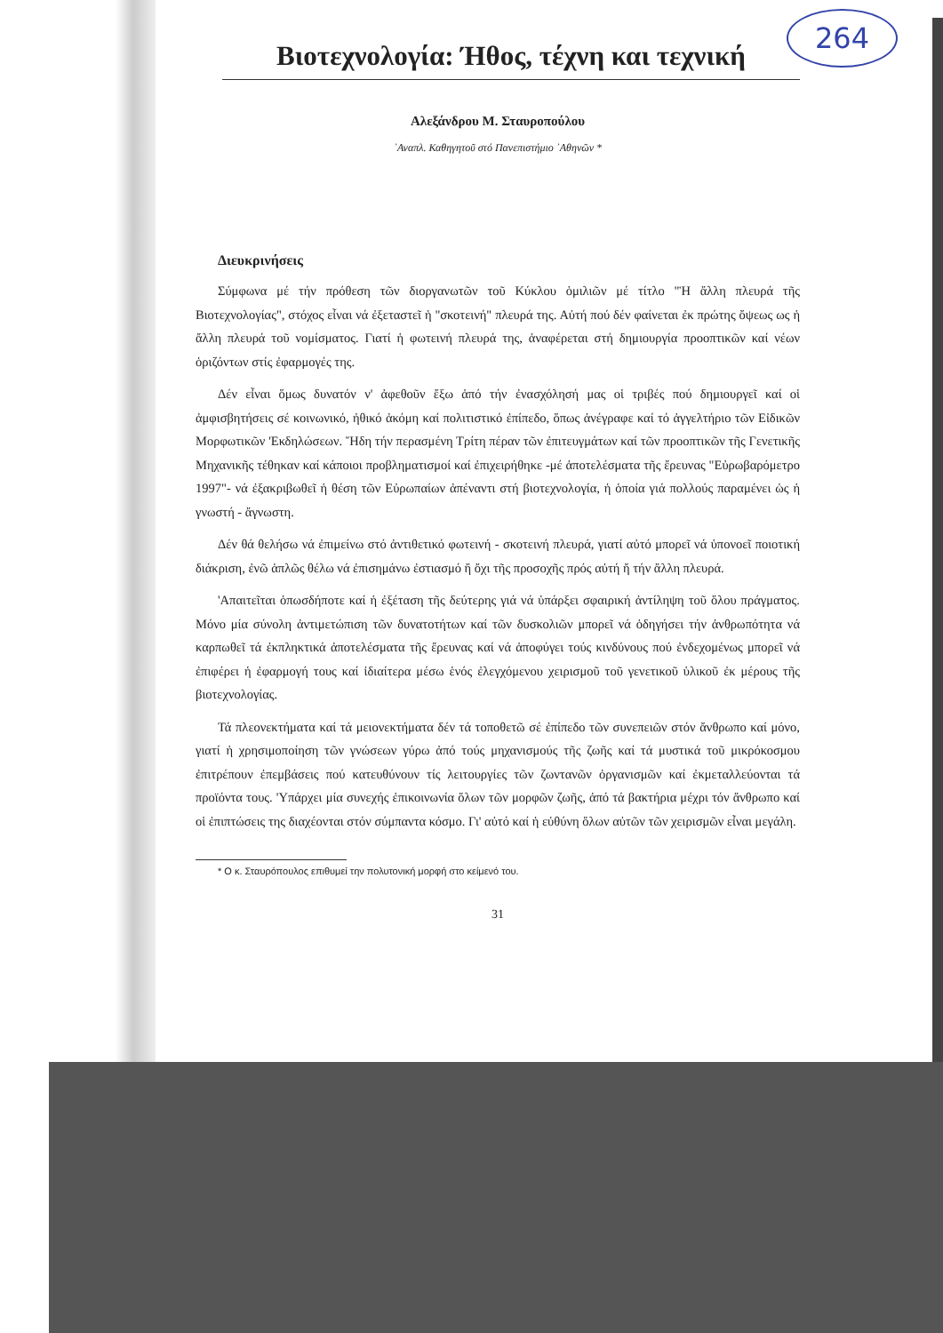Βιοτεχνολογία: Ήθος, τέχνη και τεχνική
264
Αλεξάνδρου Μ. Σταυροπούλου
᾿Αναπλ. Καθηγητοῦ στό Πανεπιστήμιο ᾿Αθηνῶν *
Διευκρινήσεις
Σύμφωνα μέ τήν πρόθεση τῶν διοργανωτῶν τοῦ Κύκλου ὁμιλιῶν μέ τίτλο "Ἡ ἄλλη πλευρά τῆς Βιοτεχνολογίας", στόχος εἶναι νά ἐξεταστεῖ ἡ "σκοτεινή" πλευρά της. Αὐτή πού δέν φαίνεται ἐκ πρώτης ὄψεως ως ἡ ἄλλη πλευρά τοῦ νομίσματος. Γιατί ἡ φωτεινή πλευρά της, ἀναφέρεται στή δημιουργία προοπτικῶν καί νέων ὁριζόντων στίς ἐφαρμογές της.
Δέν εἶναι ὅμως δυνατόν ν' ἀφεθοῦν ἔξω ἀπό τήν ἐνασχόλησή μας οἱ τριβές πού δημιουργεῖ καί οἱ ἀμφισβητήσεις σέ κοινωνικό, ἠθικό ἀκόμη καί πολιτιστικό ἐπίπεδο, ὅπως ἀνέγραφε καί τό ἀγγελτήριο τῶν Εἰδικῶν Μορφωτικῶν 'Εκδηλώσεων. Ἤδη τήν περασμένη Τρίτη πέραν τῶν ἐπιτευγμάτων καί τῶν προοπτικῶν τῆς Γενετικῆς Μηχανικῆς τέθηκαν καί κάποιοι προβληματισμοί καί ἐπιχειρήθηκε -μέ ἀποτελέσματα τῆς ἔρευνας "Εὐρωβαρόμετρο 1997"- νά ἐξακριβωθεῖ ἡ θέση τῶν Εὐρωπαίων ἀπέναντι στή βιοτεχνολογία, ἡ ὁποία γιά πολλούς παραμένει ὡς ἡ γνωστή - ἄγνωστη.
Δέν θά θελήσω νά ἐπιμείνω στό ἀντιθετικό φωτεινή - σκοτεινή πλευρά, γιατί αὐτό μπορεῖ νά ὑπονοεῖ ποιοτική διάκριση, ἐνῶ ἁπλῶς θέλω νά ἐπισημάνω ἐστιασμό ἤ ὄχι τῆς προσοχῆς πρός αὐτή ἤ τήν ἄλλη πλευρά.
'Απαιτεῖται ὁπωσδήποτε καί ἡ ἐξέταση τῆς δεύτερης γιά νά ὑπάρξει σφαιρική ἀντίληψη τοῦ ὅλου πράγματος. Μόνο μία σύνολη ἀντιμετώπιση τῶν δυνατοτήτων καί τῶν δυσκολιῶν μπορεῖ νά ὁδηγήσει τήν ἀνθρωπότητα νά καρπωθεῖ τά ἐκπληκτικά ἀποτελέσματα τῆς ἔρευνας καί νά ἀποφύγει τούς κινδύνους πού ἐνδεχομένως μπορεῖ νά ἐπιφέρει ἡ ἐφαρμογή τους καί ἰδιαίτερα μέσω ἑνός ἐλεγχόμενου χειρισμοῦ τοῦ γενετικοῦ ὑλικοῦ ἐκ μέρους τῆς βιοτεχνολογίας.
Τά πλεονεκτήματα καί τά μειονεκτήματα δέν τά τοποθετῶ σέ ἐπίπεδο τῶν συνεπειῶν στόν ἄνθρωπο καί μόνο, γιατί ἡ χρησιμοποίηση τῶν γνώσεων γύρω ἀπό τούς μηχανισμούς τῆς ζωῆς καί τά μυστικά τοῦ μικρόκοσμου ἐπιτρέπουν ἐπεμβάσεις πού κατευθύνουν τίς λειτουργίες τῶν ζωντανῶν ὀργανισμῶν καί ἐκμεταλλεύονται τά προϊόντα τους. 'Υπάρχει μία συνεχής ἐπικοινωνία ὅλων τῶν μορφῶν ζωῆς, ἀπό τά βακτήρια μέχρι τόν ἄνθρωπο καί οἱ ἐπιπτώσεις της διαχέονται στόν σύμπαντα κόσμο. Γι' αὐτό καί ἡ εὐθύνη ὅλων αὐτῶν τῶν χειρισμῶν εἶναι μεγάλη.
* Ο κ. Σταυρόπουλος επιθυμεί την πολυτονική μορφή στο κείμενό του.
31